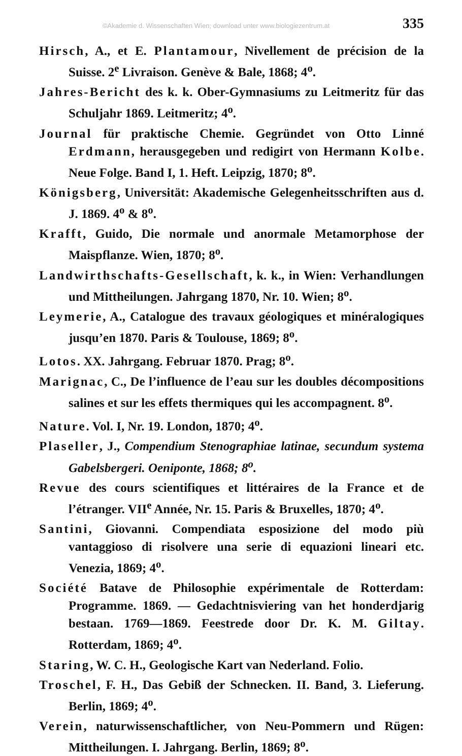©Akademie d. Wissenschaften Wien; download unter www.biologiezentrum.at 335
Hirsch, A., et E. Plantamour, Nivellement de précision de la Suisse. 2<sup>e</sup> Livraison. Genève & Bale, 1868; 4<sup>o</sup>.
Jahres-Bericht des k. k. Ober-Gymnasiums zu Leitmeritz für das Schuljahr 1869. Leitmeritz; 4<sup>o</sup>.
Journal für praktische Chemie. Gegründet von Otto Linné Erdmann, herausgegeben und redigirt von Hermann Kolbe. Neue Folge. Band I, 1. Heft. Leipzig, 1870; 8<sup>o</sup>.
Königsberg, Universität: Akademische Gelegenheitsschriften aus d. J. 1869. 4<sup>o</sup> & 8<sup>o</sup>.
Krafft, Guido, Die normale und anormale Metamorphose der Maispflanze. Wien, 1870; 8<sup>o</sup>.
Landwirthschafts-Gesellschaft, k. k., in Wien: Verhandlungen und Mittheilungen. Jahrgang 1870, Nr. 10. Wien; 8<sup>o</sup>.
Leymerie, A., Catalogue des travaux géologiques et minéralogiques jusqu’en 1870. Paris & Toulouse, 1869; 8<sup>o</sup>.
Lotos. XX. Jahrgang. Februar 1870. Prag; 8<sup>o</sup>.
Marignac, C., De l’influence de l’eau sur les doubles décompositions salines et sur les effets thermiques qui les accompagnent. 8<sup>o</sup>.
Nature. Vol. I, Nr. 19. London, 1870; 4<sup>o</sup>.
Plaseller, J., Compendium Stenographiae latinae, secundum systema Gabelsbergeri. Oeniponte, 1868; 8<sup>o</sup>.
Revue des cours scientifiques et littéraires de la France et de l’étranger. VII<sup>e</sup> Année, Nr. 15. Paris & Bruxelles, 1870; 4<sup>o</sup>.
Santini, Giovanni. Compendiata esposizione del modo più vantaggioso di risolvere una serie di equazioni lineari etc. Venezia, 1869; 4<sup>o</sup>.
Société Batave de Philosophie expérimentale de Rotterdam: Programme. 1869. — Gedachtnisviering van het honderdjarig bestaan. 1769—1869. Feestrede door Dr. K. M. Giltay. Rotterdam, 1869; 4<sup>o</sup>.
Staring, W. C. H., Geologische Kart van Nederland. Folio.
Troschel, F. H., Das Gebiß der Schnecken. II. Band, 3. Lieferung. Berlin, 1869; 4<sup>o</sup>.
Verein, naturwissenschaftlicher, von Neu-Pommern und Rügen: Mittheilungen. I. Jahrgang. Berlin, 1869; 8<sup>o</sup>.